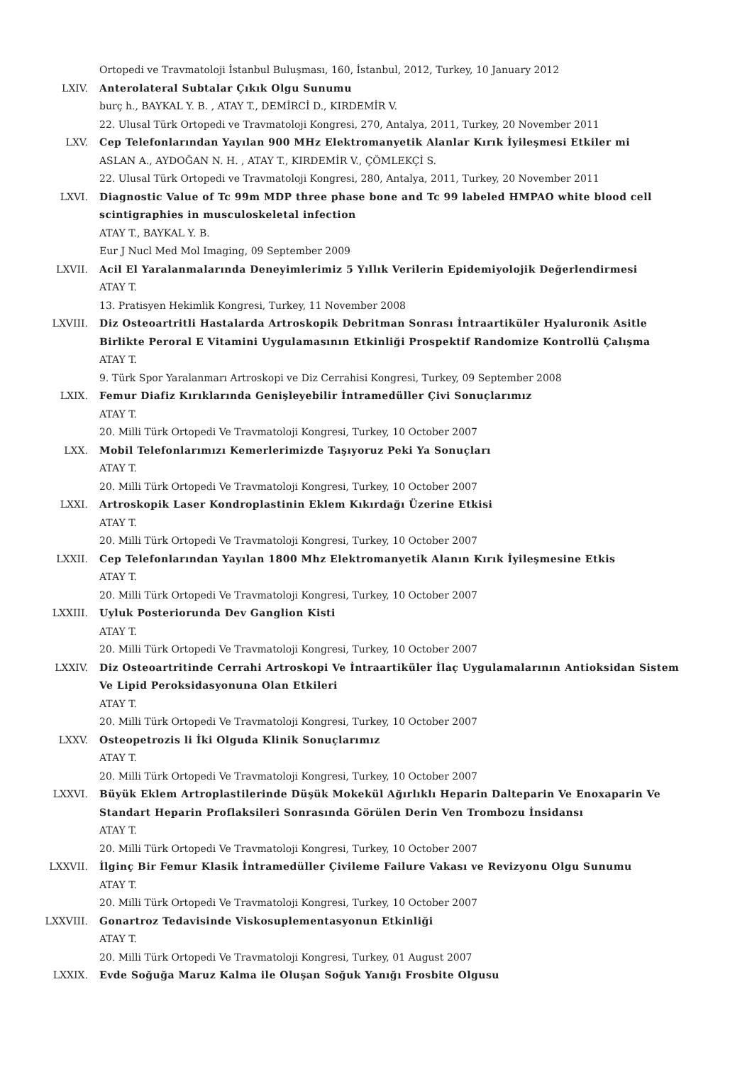Ortopedi ve Travmatoloji İstanbul Buluşması, 160, İstanbul, 2012, Turkey, 10 January 2012
LXIV. Anterolateral Subtalar Çıkık Olgu Sunumu
burç h., BAYKAL Y. B. , ATAY T., DEMİRCİ D., KIRDEMİR V.
22. Ulusal Türk Ortopedi ve Travmatoloji Kongresi, 270, Antalya, 2011, Turkey, 20 November 2011
LXV. Cep Telefonlarından Yayılan 900 MHz Elektromanyetik Alanlar Kırık İyileşmesi Etkiler mi
ASLAN A., AYDOĞAN N. H. , ATAY T., KIRDEMİR V., ÇÖMLEKÇİ S.
22. Ulusal Türk Ortopedi ve Travmatoloji Kongresi, 280, Antalya, 2011, Turkey, 20 November 2011
LXVI. Diagnostic Value of Tc 99m MDP three phase bone and Tc 99 labeled HMPAO white blood cell scintigraphies in musculoskeletal infection
ATAY T., BAYKAL Y. B.
Eur J Nucl Med Mol Imaging, 09 September 2009
LXVII. Acil El Yaralanmalarında Deneyimlerimiz 5 Yıllık Verilerin Epidemiyolojik Değerlendirmesi
ATAY T.
13. Pratisyen Hekimlik Kongresi, Turkey, 11 November 2008
LXVIII. Diz Osteoartritli Hastalarda Artroskopik Debritman Sonrası İntraartiküler Hyaluronik Asitle Birlikte Peroral E Vitamini Uygulamasının Etkinliği Prospektif Randomize Kontrollü Çalışma
ATAY T.
9. Türk Spor Yaralanmarı Artroskopi ve Diz Cerrahisi Kongresi, Turkey, 09 September 2008
LXIX. Femur Diafiz Kırıklarında Genişleyebilir İntramedüller Çivi Sonuçlarımız
ATAY T.
20. Milli Türk Ortopedi Ve Travmatoloji Kongresi, Turkey, 10 October 2007
LXX. Mobil Telefonlarımızı Kemerlerimizde Taşıyoruz Peki Ya Sonuçları
ATAY T.
20. Milli Türk Ortopedi Ve Travmatoloji Kongresi, Turkey, 10 October 2007
LXXI. Artroskopik Laser Kondroplastinin Eklem Kıkırdağı Üzerine Etkisi
ATAY T.
20. Milli Türk Ortopedi Ve Travmatoloji Kongresi, Turkey, 10 October 2007
LXXII. Cep Telefonlarından Yayılan 1800 Mhz Elektromanyetik Alanın Kırık İyileşmesine Etkis
ATAY T.
20. Milli Türk Ortopedi Ve Travmatoloji Kongresi, Turkey, 10 October 2007
LXXIII. Uyluk Posteriorunda Dev Ganglion Kisti
ATAY T.
20. Milli Türk Ortopedi Ve Travmatoloji Kongresi, Turkey, 10 October 2007
LXXIV. Diz Osteoartritinde Cerrahi Artroskopi Ve İntraartiküler İlaç Uygulamalarının Antioksidan Sistem Ve Lipid Peroksidasyonuna Olan Etkileri
ATAY T.
20. Milli Türk Ortopedi Ve Travmatoloji Kongresi, Turkey, 10 October 2007
LXXV. Osteopetrozis li İki Olguda Klinik Sonuçlarımız
ATAY T.
20. Milli Türk Ortopedi Ve Travmatoloji Kongresi, Turkey, 10 October 2007
LXXVI. Büyük Eklem Artroplastilerinde Düşük Mokekül Ağırlıklı Heparin Dalteparin Ve Enoxaparin Ve Standart Heparin Proflaksileri Sonrasında Görülen Derin Ven Trombozu İnsidansı
ATAY T.
20. Milli Türk Ortopedi Ve Travmatoloji Kongresi, Turkey, 10 October 2007
LXXVII. İlginç Bir Femur Klasik İntramedüller Çivileme Failure Vakası ve Revizyonu Olgu Sunumu
ATAY T.
20. Milli Türk Ortopedi Ve Travmatoloji Kongresi, Turkey, 10 October 2007
LXXVIII. Gonartroz Tedavisinde Viskosuplementasyonun Etkinliği
ATAY T.
20. Milli Türk Ortopedi Ve Travmatoloji Kongresi, Turkey, 01 August 2007
LXXIX. Evde Soğuğa Maruz Kalma ile Oluşan Soğuk Yanığı Frosbite Olgusu